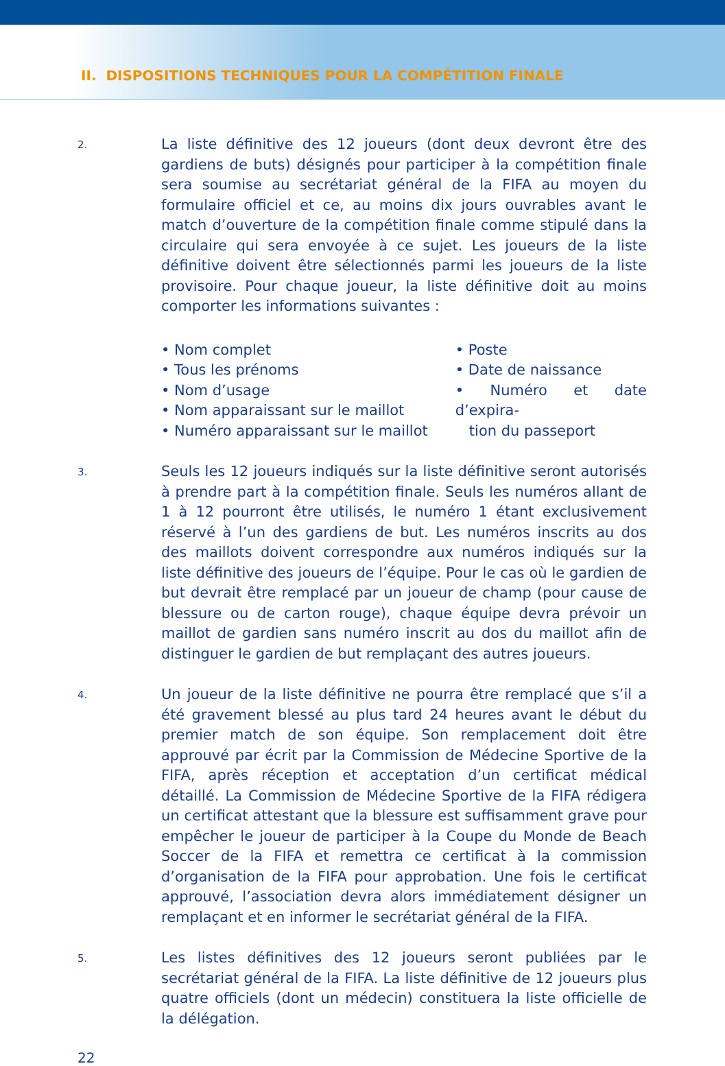II. DISPOSITIONS TECHNIQUES POUR LA COMPÉTITION FINALE
2.
La liste définitive des 12 joueurs (dont deux devront être des gardiens de buts) désignés pour participer à la compétition finale sera soumise au secrétariat général de la FIFA au moyen du formulaire officiel et ce, au moins dix jours ouvrables avant le match d’ouverture de la compétition finale comme stipulé dans la circulaire qui sera envoyée à ce sujet. Les joueurs de la liste définitive doivent être sélectionnés parmi les joueurs de la liste provisoire. Pour chaque joueur, la liste définitive doit au moins comporter les informations suivantes :
• Nom complet
• Tous les prénoms
• Nom d’usage
• Nom apparaissant sur le maillot
• Numéro apparaissant sur le maillot
• Poste
• Date de naissance
• Numéro et date d’expira-
tion du passeport
3.
Seuls les 12 joueurs indiqués sur la liste définitive seront autorisés à prendre part à la compétition finale. Seuls les numéros allant de 1 à 12 pourront être utilisés, le numéro 1 étant exclusivement réservé à l’un des gardiens de but. Les numéros inscrits au dos des maillots doivent correspondre aux numéros indiqués sur la liste définitive des joueurs de l’équipe. Pour le cas où le gardien de but devrait être remplacé par un joueur de champ (pour cause de blessure ou de carton rouge), chaque équipe devra prévoir un maillot de gardien sans numéro inscrit au dos du maillot afin de distinguer le gardien de but remplaçant des autres joueurs.
4.
Un joueur de la liste définitive ne pourra être remplacé que s’il a été gravement blessé au plus tard 24 heures avant le début du premier match de son équipe. Son remplacement doit être approuvé par écrit par la Commission de Médecine Sportive de la FIFA, après réception et acceptation d’un certificat médical détaillé. La Commission de Médecine Sportive de la FIFA rédigera un certificat attestant que la blessure est suffisamment grave pour empêcher le joueur de participer à la Coupe du Monde de Beach Soccer de la FIFA et remettra ce certificat à la commission d’organisation de la FIFA pour approbation. Une fois le certificat approuvé, l’association devra alors immédiatement désigner un remplaçant et en informer le secrétariat général de la FIFA.
5.
Les listes définitives des 12 joueurs seront publiées par le secrétariat général de la FIFA. La liste définitive de 12 joueurs plus quatre officiels (dont un médecin) constituera la liste officielle de la délégation.
22